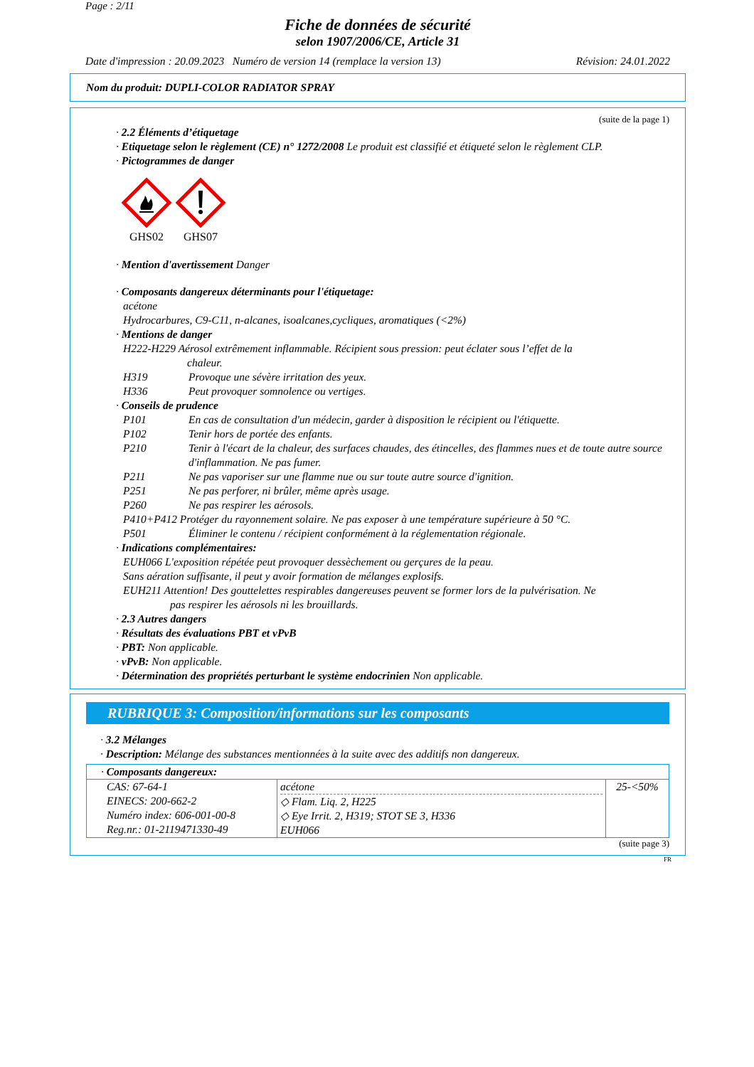Page : 2/11
Fiche de données de sécurité
selon 1907/2006/CE, Article 31
Date d'impression : 20.09.2023 Numéro de version 14 (remplace la version 13) Révision: 24.01.2022
Nom du produit: DUPLI-COLOR RADIATOR SPRAY
(suite de la page 1)
· 2.2 Éléments d’étiquetage
· Etiquetage selon le règlement (CE) n° 1272/2008 Le produit est classifié et étiqueté selon le règlement CLP.
· Pictogrammes de danger
GHS02
GHS07
· Mention d'avertissement Danger
· Composants dangereux déterminants pour l'étiquetage:
acétone
Hydrocarbures, C9-C11, n-alcanes, isoalcanes,cycliques, aromatiques (<2%)
· Mentions de danger
H222-H229 Aérosol extrêmement inflammable. Récipient sous pression: peut éclater sous l’effet de la
chaleur.
H319 Provoque une sévère irritation des yeux.
H336 Peut provoquer somnolence ou vertiges.
· Conseils de prudence
P101 En cas de consultation d'un médecin, garder à disposition le récipient ou l'étiquette.
P102 Tenir hors de portée des enfants.
P210 Tenir à l'écart de la chaleur, des surfaces chaudes, des étincelles, des flammes nues et de toute autre source d'inflammation. Ne pas fumer.
P211 Ne pas vaporiser sur une flamme nue ou sur toute autre source d'ignition.
P251 Ne pas perforer, ni brûler, même après usage.
P260 Ne pas respirer les aérosols.
P410+P412 Protéger du rayonnement solaire. Ne pas exposer à une température supérieure à 50 °C.
P501 Éliminer le contenu / récipient conformément à la réglementation régionale.
· Indications complémentaires:
EUH066 L'exposition répétée peut provoquer dessèchement ou gerçures de la peau.
Sans aération suffisante, il peut y avoir formation de mélanges explosifs.
EUH211 Attention! Des gouttelettes respirables dangereuses peuvent se former lors de la pulvérisation. Ne
pas respirer les aérosols ni les brouillards.
· 2.3 Autres dangers
· Résultats des évaluations PBT et vPvB
· PBT: Non applicable.
· vPvB: Non applicable.
· Détermination des propriétés perturbant le système endocrinien Non applicable.
RUBRIQUE 3: Composition/informations sur les composants
· 3.2 Mélanges
· Description: Mélange des substances mentionnées à la suite avec des additifs non dangereux.
| · Composants dangereux: | | |
| CAS: 67-64-1 EINECS: 200-662-2 Numéro index: 606-001-00-8 Reg.nr.: 01-2119471330-49 | acétone ◇ Flam. Liq. 2, H225 ◇ Eye Irrit. 2, H319; STOT SE 3, H336 EUH066 | 25-<50% |
(suite page 3)
FR